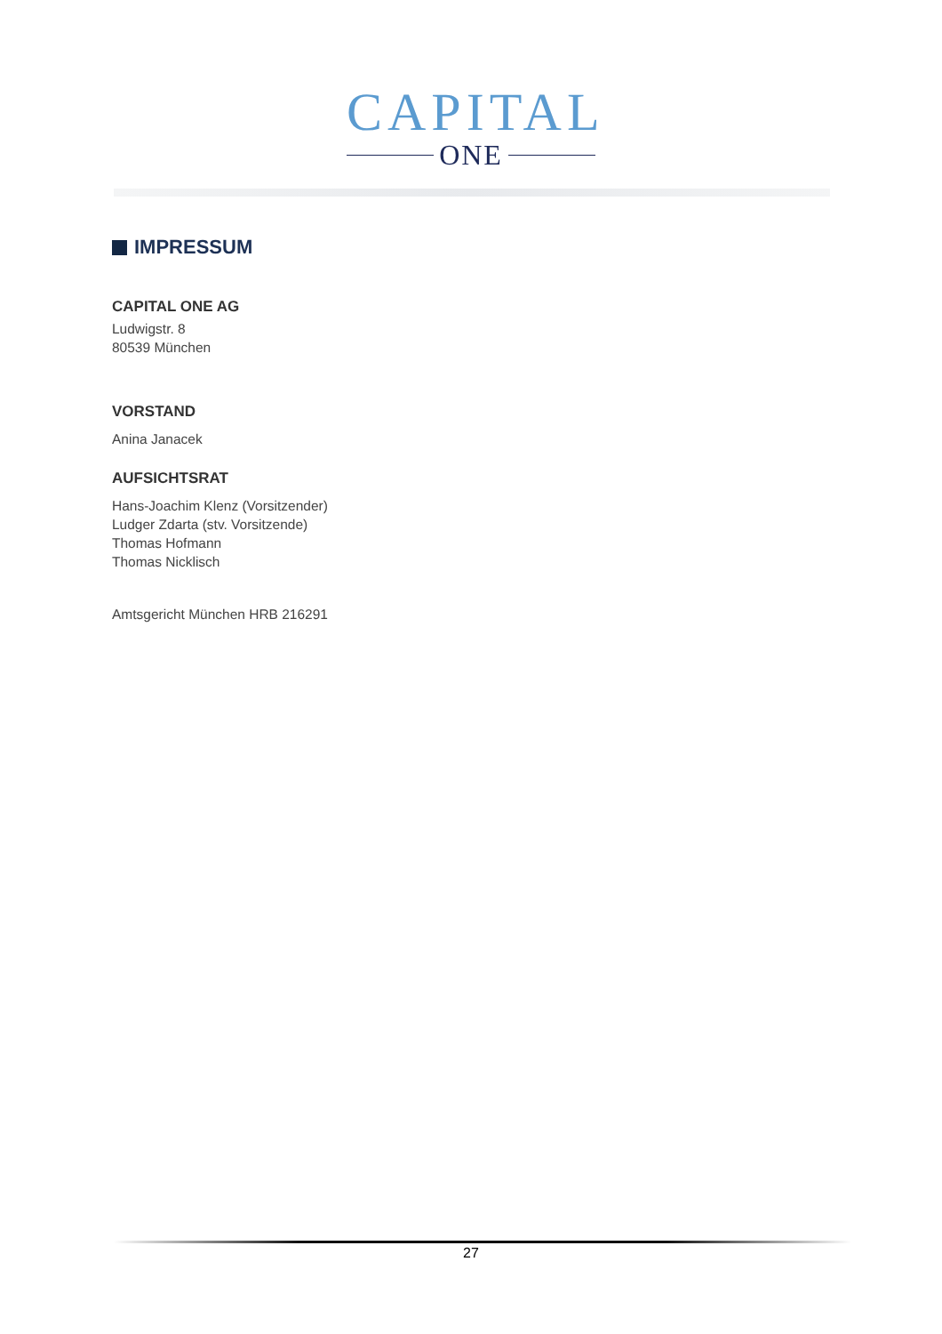CAPITAL
ONE
IMPRESSUM
CAPITAL ONE AG
Ludwigstr. 8
80539 München
VORSTAND
Anina Janacek
AUFSICHTSRAT
Hans-Joachim Klenz (Vorsitzender)
Ludger Zdarta (stv. Vorsitzende)
Thomas Hofmann
Thomas Nicklisch
Amtsgericht München HRB 216291
27